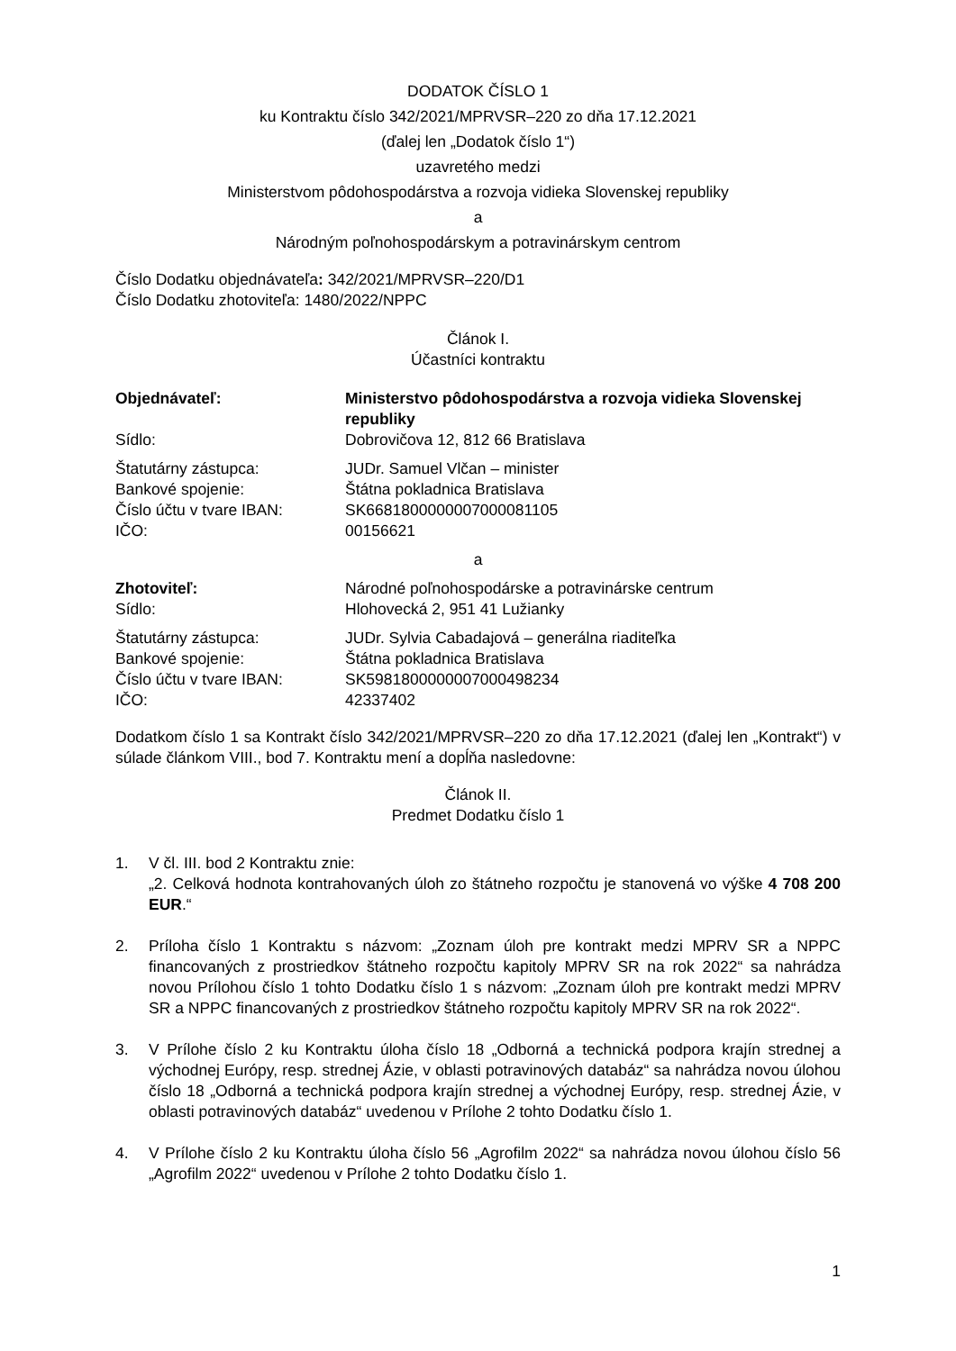DODATOK ČÍSLO 1
ku Kontraktu číslo 342/2021/MPRVSR–220 zo dňa 17.12.2021
(ďalej len „Dodatok číslo 1“)
uzavretého medzi
Ministerstvom pôdohospodárstva a rozvoja vidieka Slovenskej republiky
a
Národným poľnohospodárskym a potravinárskym centrom
Číslo Dodatku objednávateľa: 342/2021/MPRVSR–220/D1
Číslo Dodatku zhotoviteľa: 1480/2022/NPPC
Článok I.
Účastníci kontraktu
Objednávateľ: Ministerstvo pôdohospodárstva a rozvoja vidieka Slovenskej republiky
Sídlo: Dobrovičova 12, 812 66 Bratislava
Štatutárny zástupca: JUDr. Samuel Vlčan – minister
Bankové spojenie: Štátna pokladnica Bratislava
Číslo účtu v tvare IBAN: SK6681800000007000081105
IČO: 00156621
a
Zhotoviteľ: Národné poľnohospodárske a potravinárske centrum
Sídlo: Hlohovecká 2, 951 41 Lužianky
Štatutárny zástupca: JUDr. Sylvia Cabadajová – generálna riaditeľka
Bankové spojenie: Štátna pokladnica Bratislava
Číslo účtu v tvare IBAN: SK5981800000007000498234
IČO: 42337402
Dodatkom číslo 1 sa Kontrakt číslo 342/2021/MPRVSR–220 zo dňa 17.12.2021 (ďalej len „Kontrakt“) v súlade článkom VIII., bod 7. Kontraktu mení a dopĺňa nasledovne:
Článok II.
Predmet Dodatku číslo 1
1. V čl. III. bod 2 Kontraktu znie:
„2. Celková hodnota kontrahovaných úloh zo štátneho rozpočtu je stanovená vo výške 4 708 200 EUR.“
2. Príloha číslo 1 Kontraktu s názvom: „Zoznam úloh pre kontrakt medzi MPRV SR a NPPC financovaných z prostriedkov štátneho rozpočtu kapitoly MPRV SR na rok 2022“ sa nahrádza novou Prílohou číslo 1 tohto Dodatku číslo 1 s názvom: „Zoznam úloh pre kontrakt medzi MPRV SR a NPPC financovaných z prostriedkov štátneho rozpočtu kapitoly MPRV SR na rok 2022“.
3. V Prílohe číslo 2 ku Kontraktu úloha číslo 18 „Odborná a technická podpora krajín strednej a východnej Európy, resp. strednej Ázie, v oblasti potravinových databáz“ sa nahrádza novou úlohou číslo 18 „Odborná a technická podpora krajín strednej a východnej Európy, resp. strednej Ázie, v oblasti potravinových databáz“ uvedenou v Prílohe 2 tohto Dodatku číslo 1.
4. V Prílohe číslo 2 ku Kontraktu úloha číslo 56 „Agrofilm 2022“ sa nahrádza novou úlohou číslo 56 „Agrofilm 2022“ uvedenou v Prílohe 2 tohto Dodatku číslo 1.
1